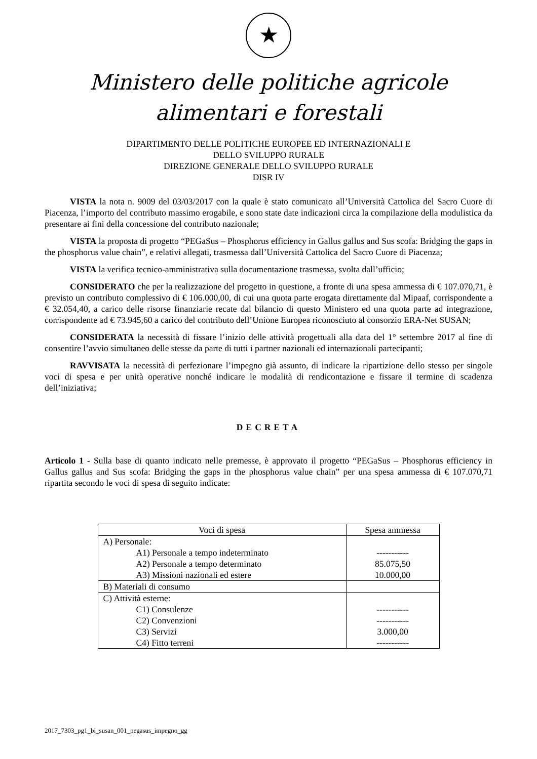★
Ministero delle politiche agricole
alimentari e forestali
DIPARTIMENTO DELLE POLITICHE EUROPEE ED INTERNAZIONALI E
DELLO SVILUPPO RURALE
DIREZIONE GENERALE DELLO SVILUPPO RURALE
DISR IV
VISTA la nota n. 9009 del 03/03/2017 con la quale è stato comunicato all’Università Cattolica del Sacro Cuore di Piacenza, l’importo del contributo massimo erogabile, e sono state date indicazioni circa la compilazione della modulistica da presentare ai fini della concessione del contributo nazionale;
VISTA la proposta di progetto “PEGaSus – Phosphorus efficiency in Gallus gallus and Sus scofa: Bridging the gaps in the phosphorus value chain”, e relativi allegati, trasmessa dall’Università Cattolica del Sacro Cuore di Piacenza;
VISTA la verifica tecnico-amministrativa sulla documentazione trasmessa, svolta dall’ufficio;
CONSIDERATO che per la realizzazione del progetto in questione, a fronte di una spesa ammessa di € 107.070,71, è previsto un contributo complessivo di € 106.000,00, di cui una quota parte erogata direttamente dal Mipaaf, corrispondente a € 32.054,40, a carico delle risorse finanziarie recate dal bilancio di questo Ministero ed una quota parte ad integrazione, corrispondente ad € 73.945,60 a carico del contributo dell’Unione Europea riconosciuto al consorzio ERA-Net SUSAN;
CONSIDERATA la necessità di fissare l’inizio delle attività progettuali alla data del 1° settembre 2017 al fine di consentire l’avvio simultaneo delle stesse da parte di tutti i partner nazionali ed internazionali partecipanti;
RAVVISATA la necessità di perfezionare l’impegno già assunto, di indicare la ripartizione dello stesso per singole voci di spesa e per unità operative nonché indicare le modalità di rendicontazione e fissare il termine di scadenza dell’iniziativa;
DECRETA
Articolo 1 - Sulla base di quanto indicato nelle premesse, è approvato il progetto “PEGaSus – Phosphorus efficiency in Gallus gallus and Sus scofa: Bridging the gaps in the phosphorus value chain” per una spesa ammessa di € 107.070,71 ripartita secondo le voci di spesa di seguito indicate:
| Voci di spesa | Spesa ammessa |
| --- | --- |
| A) Personale: A1) Personale a tempo indeterminato A2) Personale a tempo determinato A3) Missioni nazionali ed estere | ----------- 85.075,50 10.000,00 |
| B) Materiali di consumo | |
| C) Attività esterne: C1) Consulenze C2) Convenzioni C3) Servizi C4) Fitto terreni | ----------- ----------- 3.000,00 ----------- |
2017_7303_pg1_bi_susan_001_pegasus_impegno_gg